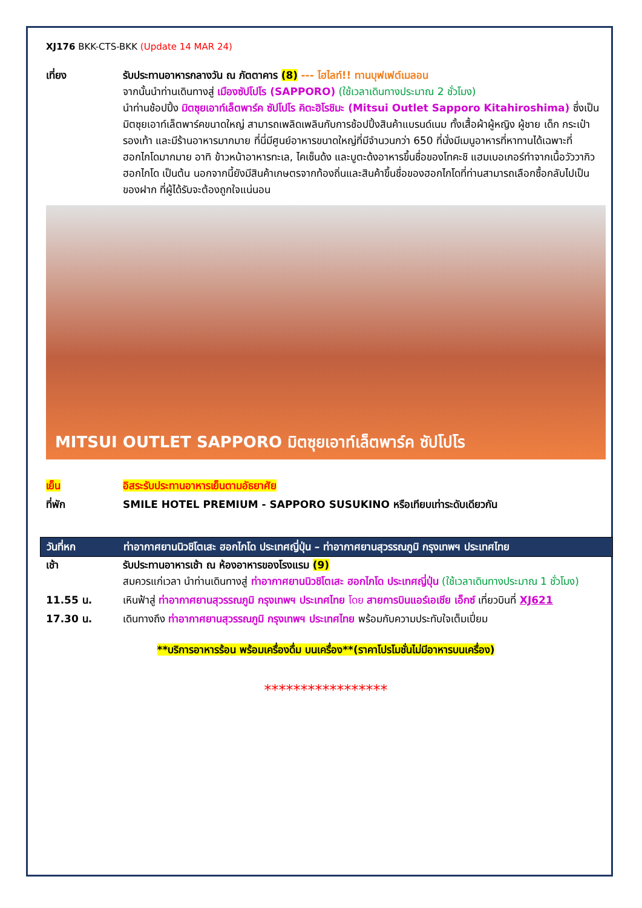XJ176 BKK-CTS-BKK (Update 14 MAR 24)
เที่ยง รับประทานอาหารกลางวัน ณ ภัตตาคาร (8) --- ไฮไลท์!! ทานบุฟเฟต์เมลอน
จากนั้นนำท่านเดินทางสู่ เมืองซัปโปโร (SAPPORO) (ใช้เวลาเดินทางประมาณ 2 ชั่วโมง)
นำท่านช้อปปิ้ง มิตซุยเอาท์เล็ตพาร์ค ซัปโปโร คิตะฮิโรชิมะ (Mitsui Outlet Sapporo Kitahiroshima) ซึ่งเป็นมิตซุยเอาท์เล็ตพาร์คขนาดใหญ่ สามารถเพลิดเพลินกับการช้อปปิ้งสินค้าแบรนด์เนม ทั้งเสื้อผ้าผู้หญิง ผู้ชาย เด็ก กระเป๋า รองเท้า และมีร้านอาหารมากมาย ที่นี่มีศูนย์อาหารขนาดใหญ่ที่มีจำนวนกว่า 650 ที่นั่งมีเมนูอาหารที่หาทานได้เฉพาะที่ฮอกไกโดมากมาย อาทิ ข้าวหน้าอาหารทะเล, ไคเซ็นด้ง และบูตะด้งอาหารขึ้นชื่อของโทคะชิ แฮมเบอเกอร์ทำจากเนื้อวัววากิวฮอกไกโด เป็นต้น นอกจากนี้ยังมีสินค้าเกษตรจากท้องถิ่นและสินค้าขึ้นชื่อของฮอกไกโดที่ท่านสามารถเลือกซื้อกลับไปเป็นของฝาก ที่ผู้ได้รับจะต้องถูกใจแน่นอน
MITSUI OUTLET SAPPORO มิตซุยเอาท์เล็ตพาร์ค ซัปโปโร
เย็น อิสระรับประทานอาหารเย็นตามอัธยาศัย
ที่พัก SMILE HOTEL PREMIUM - SAPPORO SUSUKINO หรือเทียบเท่าระดับเดียวกัน
วันที่หก ท่าอากาศยานนิวชิโตเสะ ฮอกไกโด ประเทศญี่ปุ่น – ท่าอากาศยานสุวรรณภูมิ กรุงเทพฯ ประเทศไทย
เช้า รับประทานอาหารเช้า ณ ห้องอาหารของโรงแรม (9)
สมควรแก่เวลา นำท่านเดินทางสู่ ท่าอากาศยานนิวชิโตเสะ ฮอกไกโด ประเทศญี่ปุ่น (ใช้เวลาเดินทางประมาณ 1 ชั่วโมง)
11.55 น. เหินฟ้าสู่ ท่าอากาศยานสุวรรณภูมิ กรุงเทพฯ ประเทศไทย โดย สายการบินแอร์เอเชีย เอ็กซ์ เที่ยวบินที่ XJ621
17.30 น. เดินทางถึง ท่าอากาศยานสุวรรณภูมิ กรุงเทพฯ ประเทศไทย พร้อมกับความประทับใจเต็มเปี่ยม
**บริการอาหารร้อน พร้อมเครื่องดื่ม บนเครื่อง**(ราคาโปรโมชั่นไม่มีอาหารบนเครื่อง)
*****************